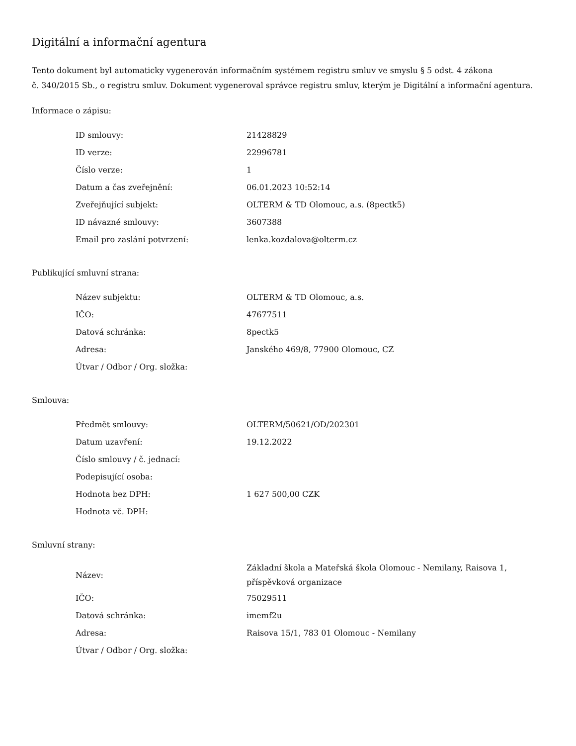Digitální a informační agentura
Tento dokument byl automaticky vygenerován informačním systémem registru smluv ve smyslu § 5 odst. 4 zákona
č. 340/2015 Sb., o registru smluv. Dokument vygeneroval správce registru smluv, kterým je Digitální a informační agentura.
Informace o zápisu:
| ID smlouvy: | 21428829 |
| ID verze: | 22996781 |
| Číslo verze: | 1 |
| Datum a čas zveřejnění: | 06.01.2023 10:52:14 |
| Zveřejňující subjekt: | OLTERM & TD Olomouc, a.s. (8pectk5) |
| ID návazné smlouvy: | 3607388 |
| Email pro zaslání potvrzení: | lenka.kozdalova@olterm.cz |
Publikující smluvní strana:
| Název subjektu: | OLTERM & TD Olomouc, a.s. |
| IČO: | 47677511 |
| Datová schránka: | 8pectk5 |
| Adresa: | Janského 469/8, 77900 Olomouc, CZ |
| Útvar / Odbor / Org. složka: | |
Smlouva:
| Předmět smlouvy: | OLTERM/50621/OD/202301 |
| Datum uzavření: | 19.12.2022 |
| Číslo smlouvy / č. jednací: | |
| Podepisující osoba: | |
| Hodnota bez DPH: | 1 627 500,00 CZK |
| Hodnota vč. DPH: | |
Smluvní strany:
| Název: | Základní škola a Mateřská škola Olomouc - Nemilany, Raisova 1, příspěvková organizace |
| IČO: | 75029511 |
| Datová schránka: | imemf2u |
| Adresa: | Raisova 15/1, 783 01 Olomouc - Nemilany |
| Útvar / Odbor / Org. složka: | |